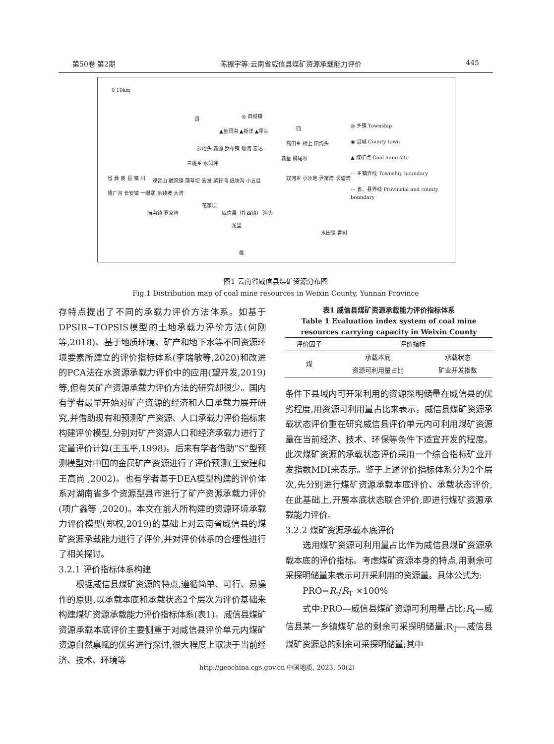第50卷 第2期 陈振宇等:云南省威信县煤矿资源承载能力评价 445
0 10km
四 ◎ 旧城镇
▲鱼洞沟 ▲新洋 ▲坪头
沙地头 鑫源 罗布镇 顺河 宏达
三桃乡 水洞坪
观音山 麟风镇 蒲草坝 宏发 菜籽湾 纸坊沟 小五目
银厂沟 长安镇 一眼寨 余钱坡 大湾
花家坝
威信县（扎西镇） 沟头 庙沟镇 罗家湾
龙里
四
高田乡 桥上 田沟头
鑫星 柳尾坝
双河乡 小沙地 尹家湾 长塘湾
水田镇 香树
雄
省 彝 良 县 镇 川
◎ 乡镇 Township
◉ 县城 County town
▲ 煤矿点 Coal mine site
--- 乡镇界线 Township boundary
-·- 省、县界线 Provincial and county boundary
图1 云南省威信县煤矿资源分布图
Fig.1 Distribution map of coal mine resources in Weixin County, Yunnan Province
存特点提出了不同的承载力评价方法体系。如基于DPSIR−TOPSIS模型的土地承载力评价方法(何刚等,2018)、基于地质环境、矿产和地下水等不同资源环境要素所建立的评价指标体系(李瑞敏等,2020)和改进的PCA法在水资源承载力评价中的应用(望开发,2019)等,但有关矿产资源承载力评价方法的研究却很少。国内有学者最早开始对矿产资源的经济和人口承载力展开研究,并借助现有和预测矿产资源、人口承载力评价指标来构建评价模型,分别对矿产资源人口和经济承载力进行了定量评价计算(王玉平,1998)。后来有学者借助“S”型预测模型对中国的金属矿产资源进行了评价预测(王安建和王高尚 ,2002)。也有学者基于DEA模型构建的评价体系对湖南省多个资源型县市进行了矿产资源承载力评价(项广鑫等 ,2020)。本文在前人所构建的资源环境承载力评价模型(郑权,2019)的基础上对云南省威信县的煤矿资源承载能力进行了评价,并对评价体系的合理性进行了相关探讨。
3.2.1 评价指标体系构建
  根据威信县煤矿资源的特点,遵循简单、可行、易操作的原则,以承载本底和承载状态2个层次为评价基础来构建煤矿资源承载能力评价指标体系(表1)。威信县煤矿资源承载本底评价主要侧重于对威信县评价单元内煤矿资源自然禀赋的优劣进行探讨,很大程度上取决于当前经济、技术、环境等
表1 威信县煤矿资源承载能力评价指标体系
Table 1 Evaluation index system of coal mine resources carrying capacity in Weixin County
| 评价因子 | 评价指标 | |
| --- | --- | --- |
| 煤 | 承载本底 | 承载状态 |
| | 资源可利用量占比 | 矿业开发指数 |
条件下县域内可开采利用的资源探明储量在威信县的优劣程度,用资源可利用量占比来表示。威信县煤矿资源承载状态评价重在研究威信县评价单元内可利用煤矿资源量在当前经济、技术、环保等条件下适宜开发的程度。此次煤矿资源的承载状态评价采用一个综合指标矿业开发指数MDI来表示。鉴于上述评价指标体系分为2个层次,先分别进行煤矿资源承载本底评价、承载状态评价,在此基础上,开展本底状态联合评价,即进行煤矿资源承载能力评价。
3.2.2 煤矿资源承载本底评价
  选用煤矿资源可利用量占比作为威信县煤矿资源承载本底的评价指标。考虑煤矿资源本身的特点,用剩余可采探明储量来表示可开采利用的资源量。具体公式为:
  PRO=R<sub>t</sub>/R<sub>T</sub> ×100%
  式中:PRO—威信县煤矿资源可利用量占比;R<sub>t</sub>—威信县某一乡镇煤矿总的剩余可采探明储量;R<sub>T</sub>—威信县煤矿资源总的剩余可采探明储量;其中
http://geochina.cgs.gov.cn 中国地质, 2023, 50(2)